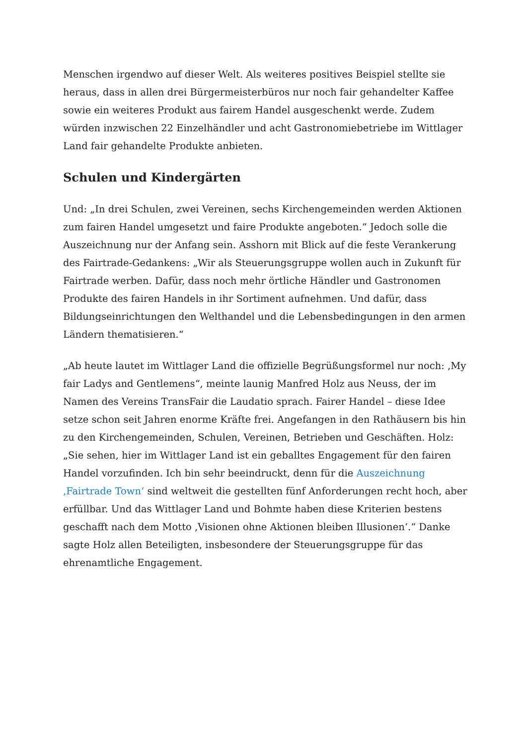Menschen irgendwo auf dieser Welt. Als weiteres positives Beispiel stellte sie heraus, dass in allen drei Bürgermeisterbüros nur noch fair gehandelter Kaffee sowie ein weiteres Produkt aus fairem Handel ausgeschenkt werde. Zudem würden inzwischen 22 Einzelhändler und acht Gastronomiebetriebe im Wittlager Land fair gehandelte Produkte anbieten.
Schulen und Kindergärten
Und: „In drei Schulen, zwei Vereinen, sechs Kirchengemeinden werden Aktionen zum fairen Handel umgesetzt und faire Produkte angeboten.“ Jedoch solle die Auszeichnung nur der Anfang sein. Asshorn mit Blick auf die feste Verankerung des Fairtrade-Gedankens: „Wir als Steuerungsgruppe wollen auch in Zukunft für Fairtrade werben. Dafür, dass noch mehr örtliche Händler und Gastronomen Produkte des fairen Handels in ihr Sortiment aufnehmen. Und dafür, dass Bildungseinrichtungen den Welthandel und die Lebensbedingungen in den armen Ländern thematisieren.“
„Ab heute lautet im Wittlager Land die offizielle Begrüßungsformel nur noch: ‚My fair Ladys and Gentlemens“, meinte launig Manfred Holz aus Neuss, der im Namen des Vereins TransFair die Laudatio sprach. Fairer Handel – diese Idee setze schon seit Jahren enorme Kräfte frei. Angefangen in den Rathäusern bis hin zu den Kirchengemeinden, Schulen, Vereinen, Betrieben und Geschäften. Holz: „Sie sehen, hier im Wittlager Land ist ein geballtes Engagement für den fairen Handel vorzufinden. Ich bin sehr beeindruckt, denn für die Auszeichnung ‚Fairtrade Town‘ sind weltweit die gestellten fünf Anforderungen recht hoch, aber erfüllbar. Und das Wittlager Land und Bohmte haben diese Kriterien bestens geschafft nach dem Motto ‚Visionen ohne Aktionen bleiben Illusionen‘.“ Danke sagte Holz allen Beteiligten, insbesondere der Steuerungsgruppe für das ehrenamtliche Engagement.